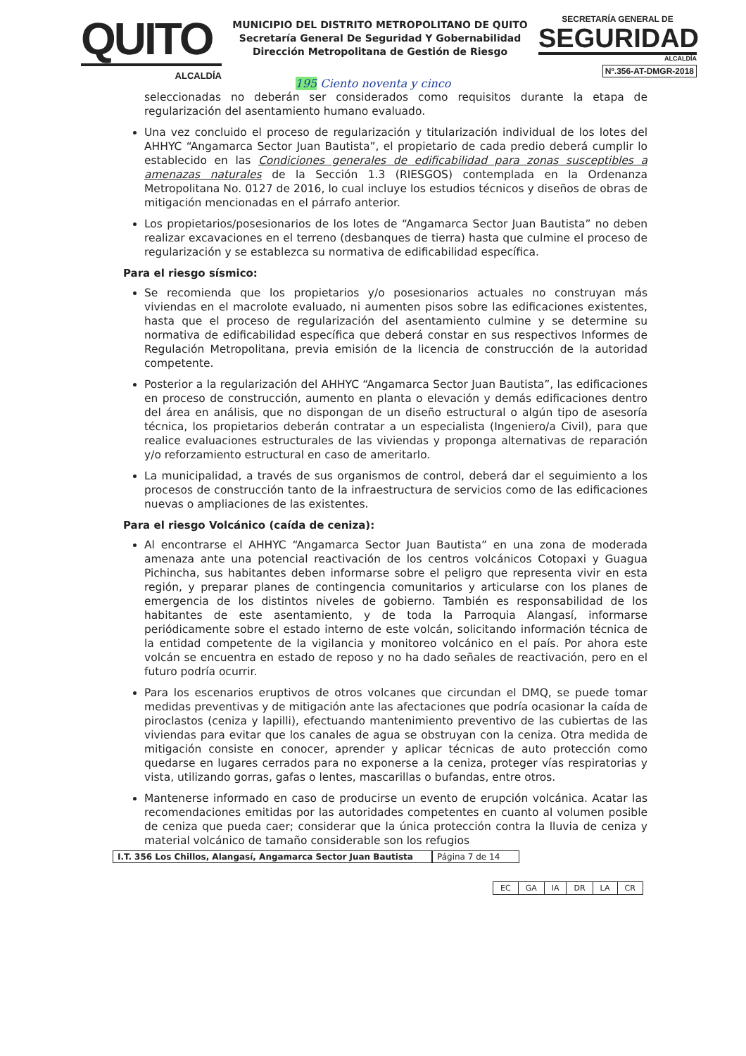QUITO
ALCALDÍA
MUNICIPIO DEL DISTRITO METROPOLITANO DE QUITO
Secretaría General De Seguridad Y Gobernabilidad
Dirección Metropolitana de Gestión de Riesgo
SECRETARÍA GENERAL DE
SEGURIDAD
ALCALDÍA
Nº.356-AT-DMGR-2018
195 Ciento noventa y cinco
seleccionadas no deberán ser considerados como requisitos durante la etapa de regularización del asentamiento humano evaluado.
Una vez concluido el proceso de regularización y titularización individual de los lotes del AHHYC “Angamarca Sector Juan Bautista”, el propietario de cada predio deberá cumplir lo establecido en las Condiciones generales de edificabilidad para zonas susceptibles a amenazas naturales de la Sección 1.3 (RIESGOS) contemplada en la Ordenanza Metropolitana No. 0127 de 2016, lo cual incluye los estudios técnicos y diseños de obras de mitigación mencionadas en el párrafo anterior.
Los propietarios/posesionarios de los lotes de “Angamarca Sector Juan Bautista” no deben realizar excavaciones en el terreno (desbanques de tierra) hasta que culmine el proceso de regularización y se establezca su normativa de edificabilidad específica.
Para el riesgo sísmico:
Se recomienda que los propietarios y/o posesionarios actuales no construyan más viviendas en el macrolote evaluado, ni aumenten pisos sobre las edificaciones existentes, hasta que el proceso de regularización del asentamiento culmine y se determine su normativa de edificabilidad específica que deberá constar en sus respectivos Informes de Regulación Metropolitana, previa emisión de la licencia de construcción de la autoridad competente.
Posterior a la regularización del AHHYC “Angamarca Sector Juan Bautista”, las edificaciones en proceso de construcción, aumento en planta o elevación y demás edificaciones dentro del área en análisis, que no dispongan de un diseño estructural o algún tipo de asesoría técnica, los propietarios deberán contratar a un especialista (Ingeniero/a Civil), para que realice evaluaciones estructurales de las viviendas y proponga alternativas de reparación y/o reforzamiento estructural en caso de ameritarlo.
La municipalidad, a través de sus organismos de control, deberá dar el seguimiento a los procesos de construcción tanto de la infraestructura de servicios como de las edificaciones nuevas o ampliaciones de las existentes.
Para el riesgo Volcánico (caída de ceniza):
Al encontrarse el AHHYC “Angamarca Sector Juan Bautista” en una zona de moderada amenaza ante una potencial reactivación de los centros volcánicos Cotopaxi y Guagua Pichincha, sus habitantes deben informarse sobre el peligro que representa vivir en esta región, y preparar planes de contingencia comunitarios y articularse con los planes de emergencia de los distintos niveles de gobierno. También es responsabilidad de los habitantes de este asentamiento, y de toda la Parroquia Alangasí, informarse periódicamente sobre el estado interno de este volcán, solicitando información técnica de la entidad competente de la vigilancia y monitoreo volcánico en el país. Por ahora este volcán se encuentra en estado de reposo y no ha dado señales de reactivación, pero en el futuro podría ocurrir.
Para los escenarios eruptivos de otros volcanes que circundan el DMQ, se puede tomar medidas preventivas y de mitigación ante las afectaciones que podría ocasionar la caída de piroclastos (ceniza y lapilli), efectuando mantenimiento preventivo de las cubiertas de las viviendas para evitar que los canales de agua se obstruyan con la ceniza. Otra medida de mitigación consiste en conocer, aprender y aplicar técnicas de auto protección como quedarse en lugares cerrados para no exponerse a la ceniza, proteger vías respiratorias y vista, utilizando gorras, gafas o lentes, mascarillas o bufandas, entre otros.
Mantenerse informado en caso de producirse un evento de erupción volcánica. Acatar las recomendaciones emitidas por las autoridades competentes en cuanto al volumen posible de ceniza que pueda caer; considerar que la única protección contra la lluvia de ceniza y material volcánico de tamaño considerable son los refugios
I.T. 356 Los Chillos, Alangasí, Angamarca Sector Juan Bautista
Página 7 de 14
| EC | GA | IA | DR | LA | CR |